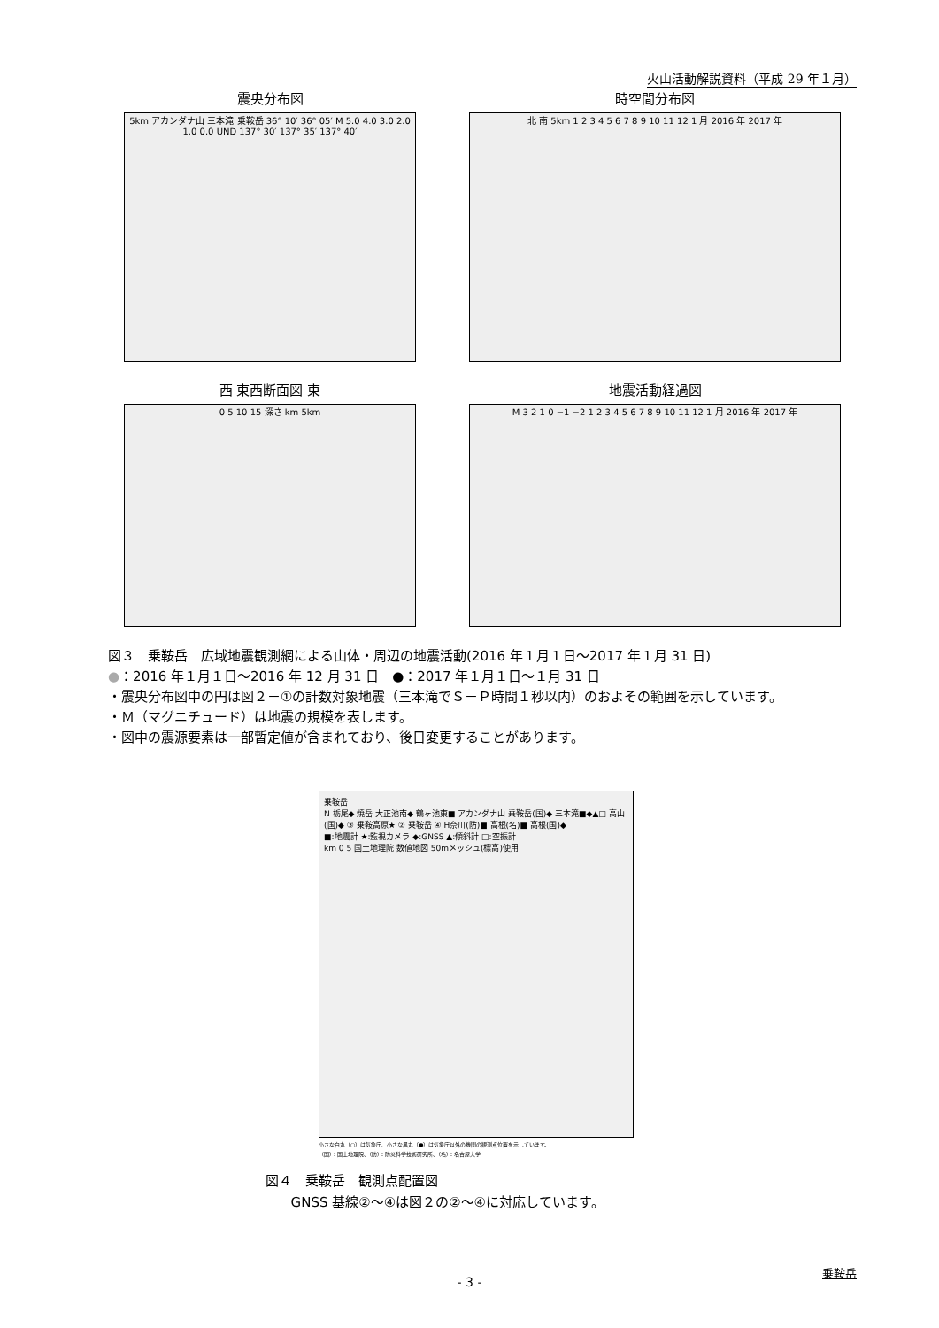火山活動解説資料（平成 29 年１月）
震央分布図
5km アカンダナ山 三本滝 乗鞍岳 36° 10′ 36° 05′ M 5.0 4.0 3.0 2.0 1.0 0.0 UND 137° 30′ 137° 35′ 137° 40′
時空間分布図
北 南 5km 1 2 3 4 5 6 7 8 9 10 11 12 1 月 2016 年 2017 年
西 東西断面図 東
0 5 10 15 深さ km 5km
地震活動経過図
M 3 2 1 0 −1 −2 1 2 3 4 5 6 7 8 9 10 11 12 1 月 2016 年 2017 年
図３　乗鞍岳　広域地震観測網による山体・周辺の地震活動(2016 年１月１日～2017 年１月 31 日)
●：2016 年１月１日～2016 年 12 月 31 日　●：2017 年１月１日～１月 31 日
・震央分布図中の円は図２－①の計数対象地震（三本滝でＳ－Ｐ時間１秒以内）のおよその範囲を示しています。
・Ｍ（マグニチュード）は地震の規模を表します。
・図中の震源要素は一部暫定値が含まれており、後日変更することがあります。
乗鞍岳
N 栃尾◆ 焼岳 大正池南◆ 鶴ヶ池東■ アカンダナ山 乗鞍岳(国)◆ 三本滝■◆▲□ 高山(国)◆ ③ 乗鞍高原★ ② 乗鞍岳 ④ H奈川(防)■ 高根(名)■ 高根(国)◆
■:地震計 ★:監視カメラ ◆:GNSS ▲:傾斜計 □:空振計
km 0 5 国土地理院 数値地図 50mメッシュ(標高)使用
小さな白丸（○）は気象庁、小さな黒丸（●）は気象庁以外の機関の観測点位置を示しています。
（国）：国土地理院、（防）：防災科学技術研究所、（名）：名古屋大学
図４　乗鞍岳　観測点配置図
GNSS 基線②～④は図２の②～④に対応しています。
乗鞍岳
- 3 -